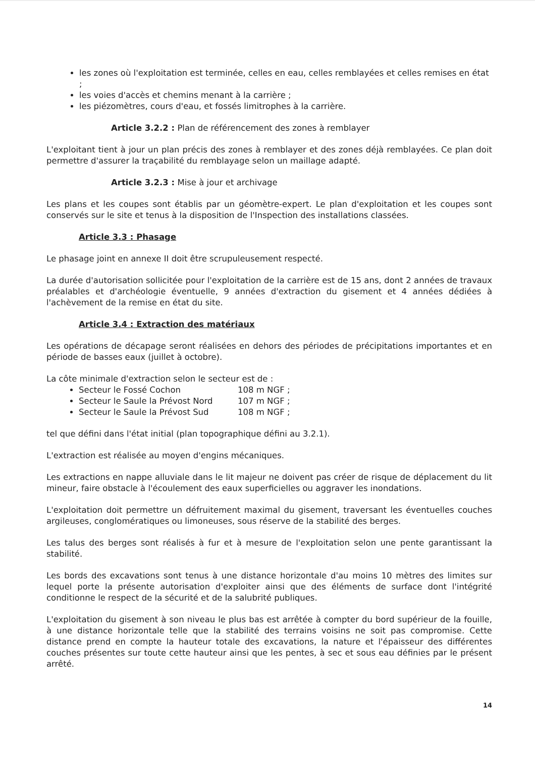les zones où l'exploitation est terminée, celles en eau, celles remblayées et celles remises en état ;
les voies d'accès et chemins menant à la carrière ;
les piézomètres, cours d'eau, et fossés limitrophes à la carrière.
Article 3.2.2 : Plan de référencement des zones à remblayer
L'exploitant tient à jour un plan précis des zones à remblayer et des zones déjà remblayées. Ce plan doit permettre d'assurer la traçabilité du remblayage selon un maillage adapté.
Article 3.2.3 : Mise à jour et archivage
Les plans et les coupes sont établis par un géomètre-expert. Le plan d'exploitation et les coupes sont conservés sur le site et tenus à la disposition de l'Inspection des installations classées.
Article 3.3 : Phasage
Le phasage joint en annexe II doit être scrupuleusement respecté.
La durée d'autorisation sollicitée pour l'exploitation de la carrière est de 15 ans, dont 2 années de travaux préalables et d'archéologie éventuelle, 9 années d'extraction du gisement et 4 années dédiées à l'achèvement de la remise en état du site.
Article 3.4 : Extraction des matériaux
Les opérations de décapage seront réalisées en dehors des périodes de précipitations importantes et en période de basses eaux (juillet à octobre).
La côte minimale d'extraction selon le secteur est de :
Secteur le Fossé Cochon 108 m NGF ;
Secteur le Saule la Prévost Nord 107 m NGF ;
Secteur le Saule la Prévost Sud 108 m NGF ;
tel que défini dans l'état initial (plan topographique défini au 3.2.1).
L'extraction est réalisée au moyen d'engins mécaniques.
Les extractions en nappe alluviale dans le lit majeur ne doivent pas créer de risque de déplacement du lit mineur, faire obstacle à l'écoulement des eaux superficielles ou aggraver les inondations.
L'exploitation doit permettre un défruitement maximal du gisement, traversant les éventuelles couches argileuses, conglomératiques ou limoneuses, sous réserve de la stabilité des berges.
Les talus des berges sont réalisés à fur et à mesure de l'exploitation selon une pente garantissant la stabilité.
Les bords des excavations sont tenus à une distance horizontale d'au moins 10 mètres des limites sur lequel porte la présente autorisation d'exploiter ainsi que des éléments de surface dont l'intégrité conditionne le respect de la sécurité et de la salubrité publiques.
L'exploitation du gisement à son niveau le plus bas est arrêtée à compter du bord supérieur de la fouille, à une distance horizontale telle que la stabilité des terrains voisins ne soit pas compromise. Cette distance prend en compte la hauteur totale des excavations, la nature et l'épaisseur des différentes couches présentes sur toute cette hauteur ainsi que les pentes, à sec et sous eau définies par le présent arrêté.
14